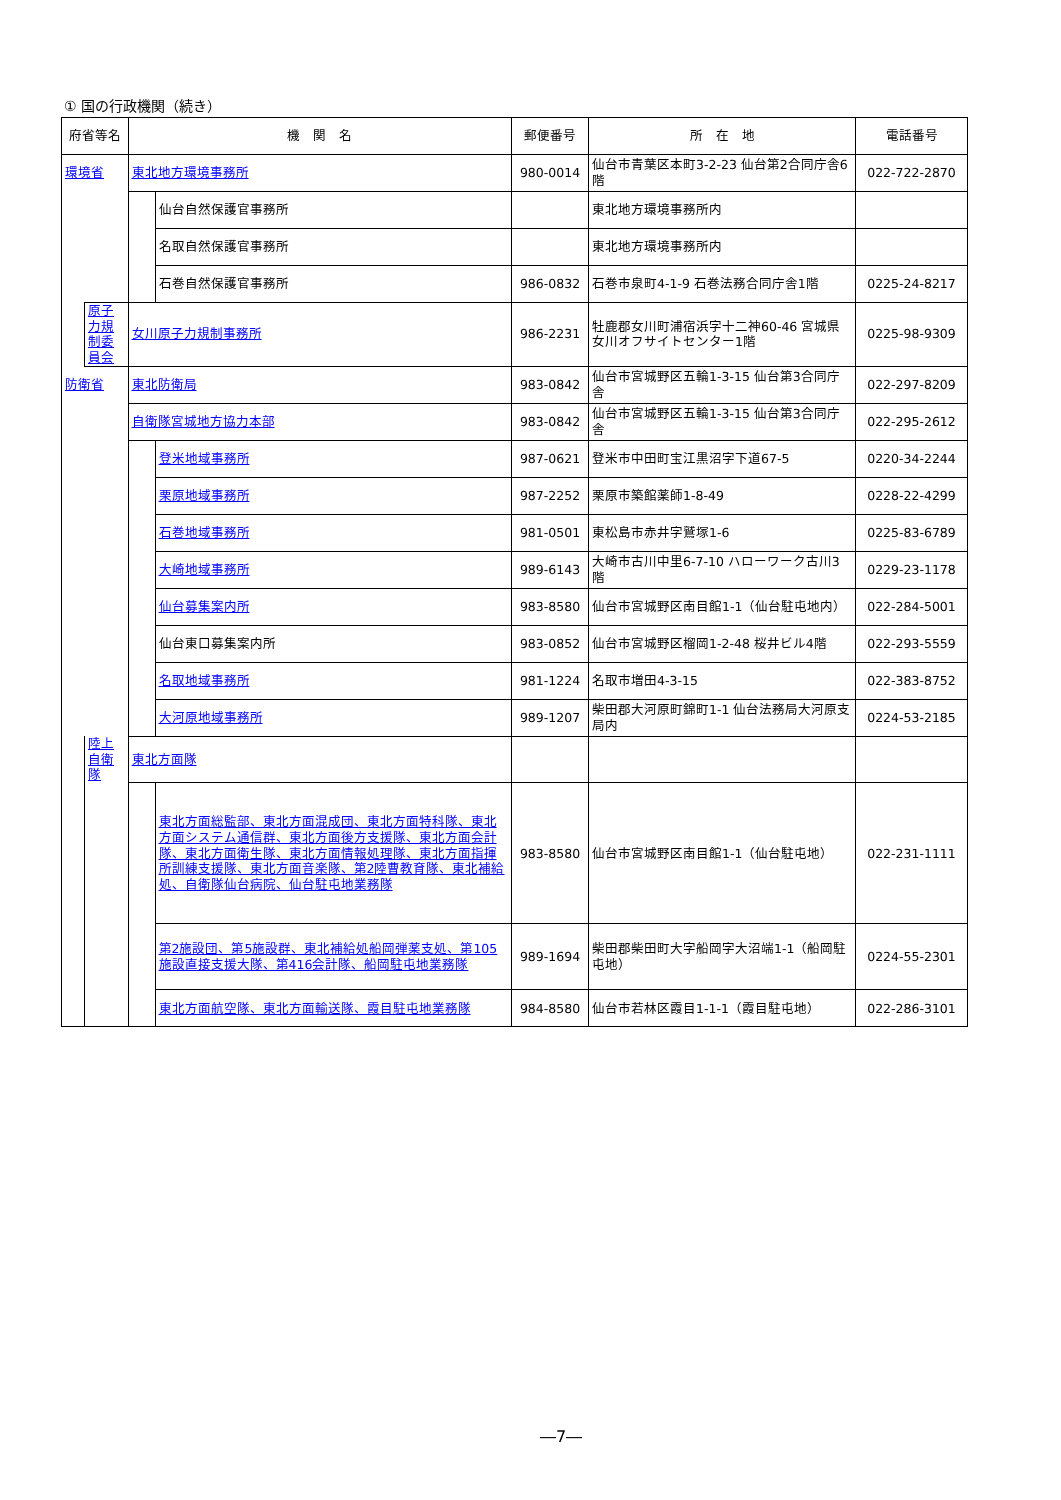① 国の行政機関（続き）
| 府省等名 | | 機 関 名 | | 郵便番号 | 所 在 地 | 電話番号 |
| --- | --- | --- | --- | --- | --- | --- |
| 環境省 | | 東北地方環境事務所 | | 980-0014 | 仙台市青葉区本町3-2-23 仙台第2合同庁舎6階 | 022-722-2870 |
| | | | 仙台自然保護官事務所 | | 東北地方環境事務所内 | |
| | | | 名取自然保護官事務所 | | 東北地方環境事務所内 | |
| | | | 石巻自然保護官事務所 | 986-0832 | 石巻市泉町4-1-9 石巻法務合同庁舎1階 | 0225-24-8217 |
| | 原子力規制委員会 | 女川原子力規制事務所 | | 986-2231 | 牡鹿郡女川町浦宿浜字十二神60-46 宮城県女川オフサイトセンター1階 | 0225-98-9309 |
| 防衛省 | | 東北防衛局 | | 983-0842 | 仙台市宮城野区五輪1-3-15 仙台第3合同庁舎 | 022-297-8209 |
| | | 自衛隊宮城地方協力本部 | | 983-0842 | 仙台市宮城野区五輪1-3-15 仙台第3合同庁舎 | 022-295-2612 |
| | | | 登米地域事務所 | 987-0621 | 登米市中田町宝江黒沼字下道67-5 | 0220-34-2244 |
| | | | 栗原地域事務所 | 987-2252 | 栗原市築館薬師1-8-49 | 0228-22-4299 |
| | | | 石巻地域事務所 | 981-0501 | 東松島市赤井字鷲塚1-6 | 0225-83-6789 |
| | | | 大崎地域事務所 | 989-6143 | 大崎市古川中里6-7-10 ハローワーク古川3階 | 0229-23-1178 |
| | | | 仙台募集案内所 | 983-8580 | 仙台市宮城野区南目館1-1（仙台駐屯地内） | 022-284-5001 |
| | | | 仙台東口募集案内所 | 983-0852 | 仙台市宮城野区榴岡1-2-48 桜井ビル4階 | 022-293-5559 |
| | | | 名取地域事務所 | 981-1224 | 名取市増田4-3-15 | 022-383-8752 |
| | | | 大河原地域事務所 | 989-1207 | 柴田郡大河原町錦町1-1 仙台法務局大河原支局内 | 0224-53-2185 |
| | 陸上自衛隊 | 東北方面隊 | | | | |
| | | | 東北方面総監部、東北方面混成団、東北方面特科隊、東北方面システム通信群、東北方面後方支援隊、東北方面会計隊、東北方面衛生隊、東北方面情報処理隊、東北方面指揮所訓練支援隊、東北方面音楽隊、第2陸曹教育隊、東北補給処、自衛隊仙台病院、仙台駐屯地業務隊 | 983-8580 | 仙台市宮城野区南目館1-1（仙台駐屯地） | 022-231-1111 |
| | | | 第2施設団、第5施設群、東北補給処船岡弾薬支処、第105施設直接支援大隊、第416会計隊、船岡駐屯地業務隊 | 989-1694 | 柴田郡柴田町大字船岡字大沼端1-1（船岡駐屯地） | 0224-55-2301 |
| | | | 東北方面航空隊、東北方面輸送隊、霞目駐屯地業務隊 | 984-8580 | 仙台市若林区霞目1-1-1（霞目駐屯地） | 022-286-3101 |
―7―